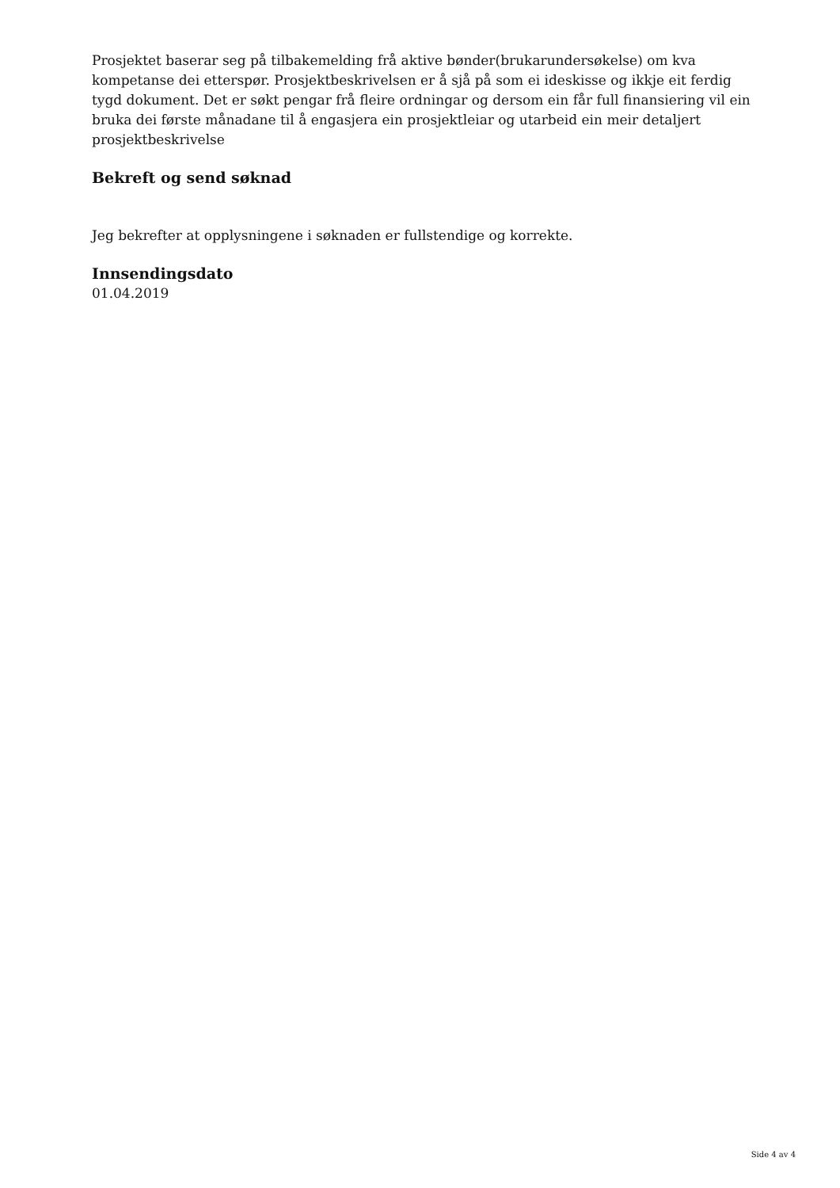Prosjektet baserar seg på tilbakemelding frå aktive bønder(brukarundersøkelse) om kva kompetanse dei etterspør. Prosjektbeskrivelsen er å sjå på som ei ideskisse og ikkje eit ferdig tygd dokument. Det er søkt pengar frå fleire ordningar og dersom ein får full finansiering vil ein bruka dei første månadane til å engasjera ein prosjektleiar og utarbeid ein meir detaljert prosjektbeskrivelse
Bekreft og send søknad
Jeg bekrefter at opplysningene i søknaden er fullstendige og korrekte.
Innsendingsdato
01.04.2019
Side 4 av 4